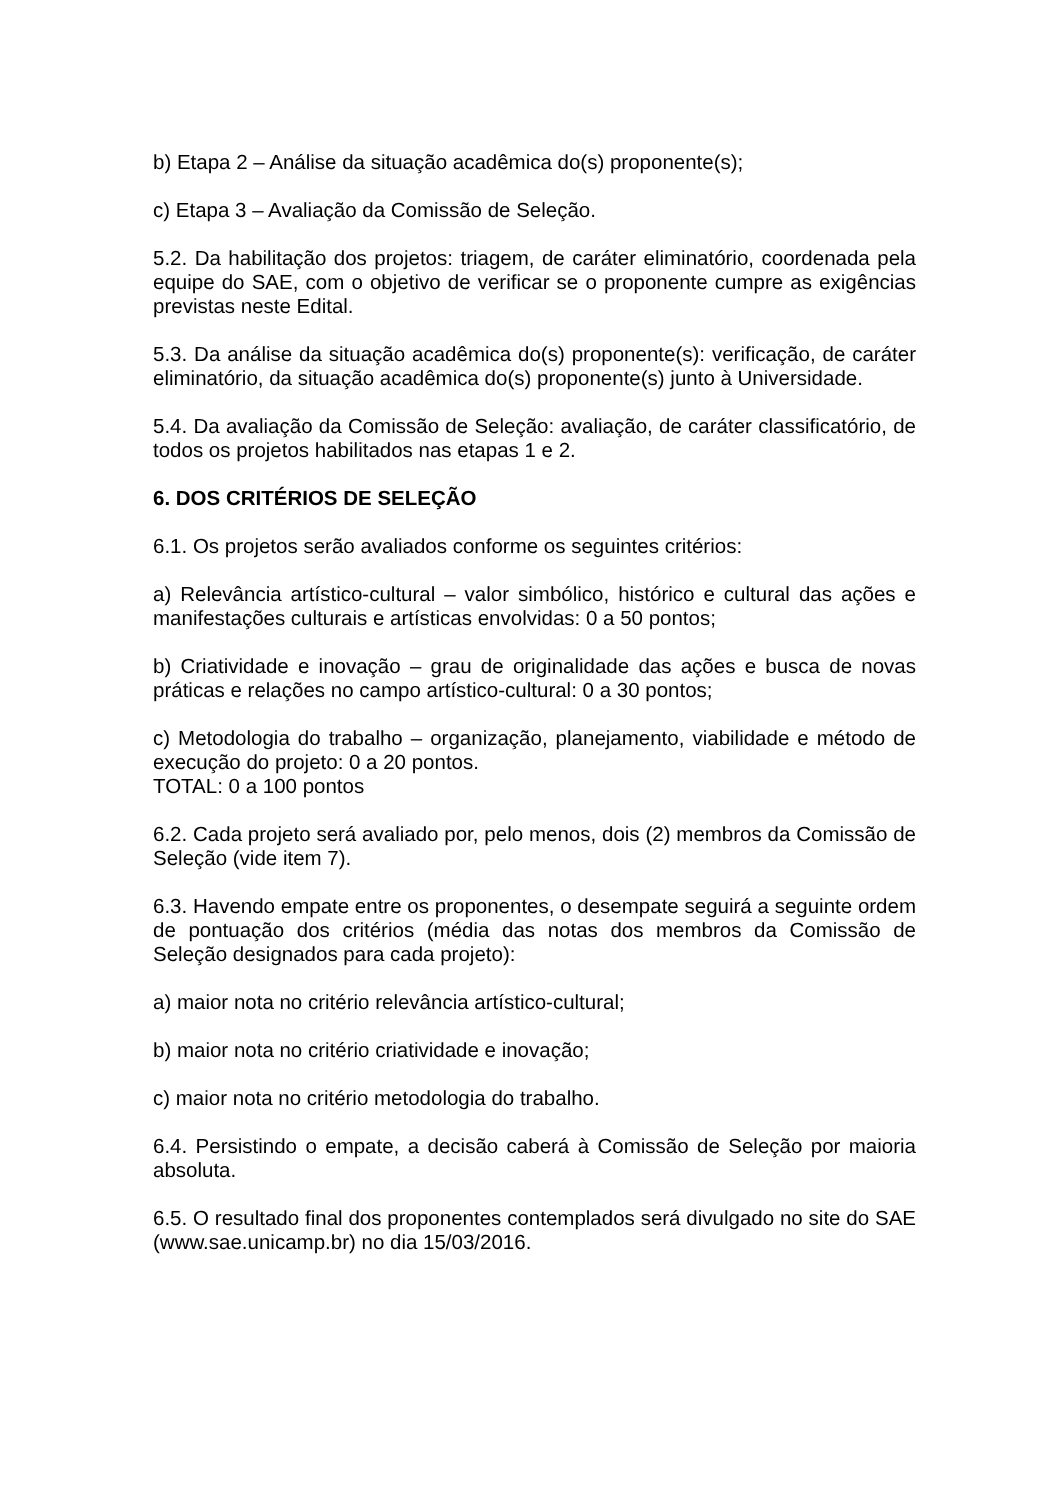b) Etapa 2 – Análise da situação acadêmica do(s) proponente(s);
c) Etapa 3 – Avaliação da Comissão de Seleção.
5.2. Da habilitação dos projetos: triagem, de caráter eliminatório, coordenada pela equipe do SAE, com o objetivo de verificar se o proponente cumpre as exigências previstas neste Edital.
5.3. Da análise da situação acadêmica do(s) proponente(s): verificação, de caráter eliminatório, da situação acadêmica do(s) proponente(s) junto à Universidade.
5.4. Da avaliação da Comissão de Seleção: avaliação, de caráter classificatório, de todos os projetos habilitados nas etapas 1 e 2.
6. DOS CRITÉRIOS DE SELEÇÃO
6.1. Os projetos serão avaliados conforme os seguintes critérios:
a) Relevância artístico-cultural – valor simbólico, histórico e cultural das ações e manifestações culturais e artísticas envolvidas: 0 a 50 pontos;
b) Criatividade e inovação – grau de originalidade das ações e busca de novas práticas e relações no campo artístico-cultural: 0 a 30 pontos;
c) Metodologia do trabalho – organização, planejamento, viabilidade e método de execução do projeto: 0 a 20 pontos.
TOTAL: 0 a 100 pontos
6.2. Cada projeto será avaliado por, pelo menos, dois (2) membros da Comissão de Seleção (vide item 7).
6.3. Havendo empate entre os proponentes, o desempate seguirá a seguinte ordem de pontuação dos critérios (média das notas dos membros da Comissão de Seleção designados para cada projeto):
a) maior nota no critério relevância artístico-cultural;
b) maior nota no critério criatividade e inovação;
c) maior nota no critério metodologia do trabalho.
6.4. Persistindo o empate, a decisão caberá à Comissão de Seleção por maioria absoluta.
6.5. O resultado final dos proponentes contemplados será divulgado no site do SAE (www.sae.unicamp.br) no dia 15/03/2016.